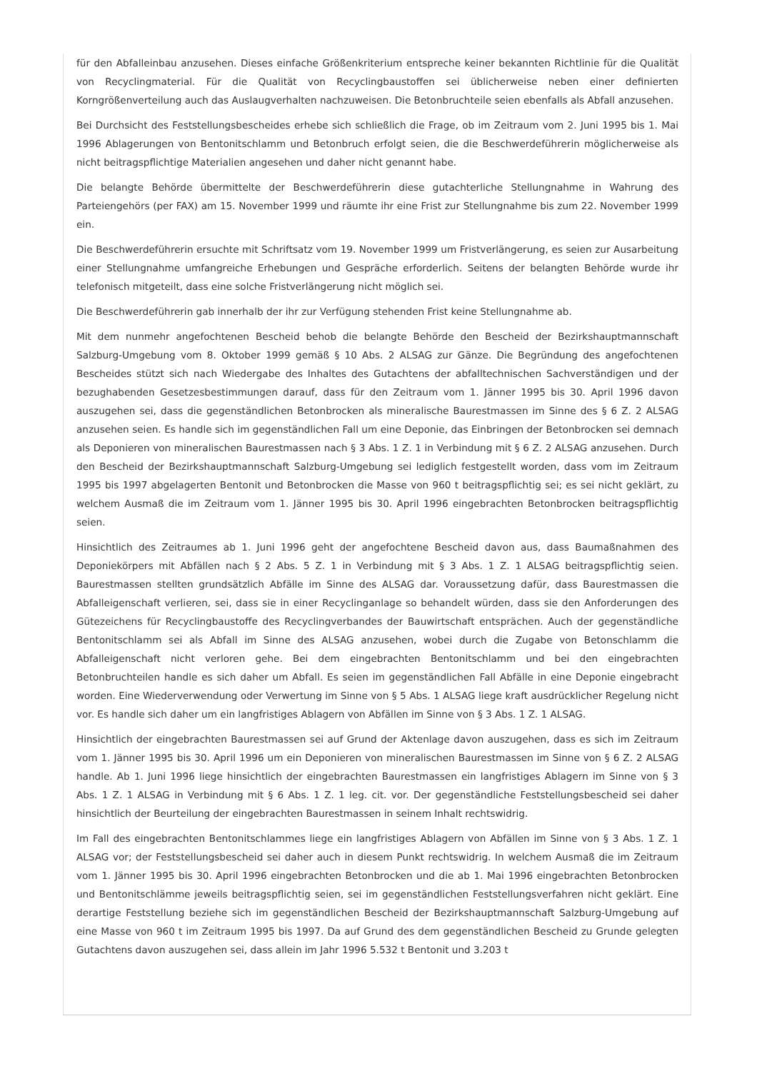für den Abfalleinbau anzusehen. Dieses einfache Größenkriterium entspreche keiner bekannten Richtlinie für die Qualität von Recyclingmaterial. Für die Qualität von Recyclingbaustoffen sei üblicherweise neben einer definierten Korngrößenverteilung auch das Auslaugverhalten nachzuweisen. Die Betonbruchteile seien ebenfalls als Abfall anzusehen.
Bei Durchsicht des Feststellungsbescheides erhebe sich schließlich die Frage, ob im Zeitraum vom 2. Juni 1995 bis 1. Mai 1996 Ablagerungen von Bentonitschlamm und Betonbruch erfolgt seien, die die Beschwerdeführerin möglicherweise als nicht beitragspflichtige Materialien angesehen und daher nicht genannt habe.
Die belangte Behörde übermittelte der Beschwerdeführerin diese gutachterliche Stellungnahme in Wahrung des Parteiengehörs (per FAX) am 15. November 1999 und räumte ihr eine Frist zur Stellungnahme bis zum 22. November 1999 ein.
Die Beschwerdeführerin ersuchte mit Schriftsatz vom 19. November 1999 um Fristverlängerung, es seien zur Ausarbeitung einer Stellungnahme umfangreiche Erhebungen und Gespräche erforderlich. Seitens der belangten Behörde wurde ihr telefonisch mitgeteilt, dass eine solche Fristverlängerung nicht möglich sei.
Die Beschwerdeführerin gab innerhalb der ihr zur Verfügung stehenden Frist keine Stellungnahme ab.
Mit dem nunmehr angefochtenen Bescheid behob die belangte Behörde den Bescheid der Bezirkshauptmannschaft Salzburg-Umgebung vom 8. Oktober 1999 gemäß § 10 Abs. 2 ALSAG zur Gänze. Die Begründung des angefochtenen Bescheides stützt sich nach Wiedergabe des Inhaltes des Gutachtens der abfalltechnischen Sachverständigen und der bezughabenden Gesetzesbestimmungen darauf, dass für den Zeitraum vom 1. Jänner 1995 bis 30. April 1996 davon auszugehen sei, dass die gegenständlichen Betonbrocken als mineralische Baurestmassen im Sinne des § 6 Z. 2 ALSAG anzusehen seien. Es handle sich im gegenständlichen Fall um eine Deponie, das Einbringen der Betonbrocken sei demnach als Deponieren von mineralischen Baurestmassen nach § 3 Abs. 1 Z. 1 in Verbindung mit § 6 Z. 2 ALSAG anzusehen. Durch den Bescheid der Bezirkshauptmannschaft Salzburg-Umgebung sei lediglich festgestellt worden, dass vom im Zeitraum 1995 bis 1997 abgelagerten Bentonit und Betonbrocken die Masse von 960 t beitragspflichtig sei; es sei nicht geklärt, zu welchem Ausmaß die im Zeitraum vom 1. Jänner 1995 bis 30. April 1996 eingebrachten Betonbrocken beitragspflichtig seien.
Hinsichtlich des Zeitraumes ab 1. Juni 1996 geht der angefochtene Bescheid davon aus, dass Baumaßnahmen des Deponiekörpers mit Abfällen nach § 2 Abs. 5 Z. 1 in Verbindung mit § 3 Abs. 1 Z. 1 ALSAG beitragspflichtig seien. Baurestmassen stellten grundsätzlich Abfälle im Sinne des ALSAG dar. Voraussetzung dafür, dass Baurestmassen die Abfalleigenschaft verlieren, sei, dass sie in einer Recyclinganlage so behandelt würden, dass sie den Anforderungen des Gütezeichens für Recyclingbaustoffe des Recyclingverbandes der Bauwirtschaft entsprächen. Auch der gegenständliche Bentonitschlamm sei als Abfall im Sinne des ALSAG anzusehen, wobei durch die Zugabe von Betonschlamm die Abfalleigenschaft nicht verloren gehe. Bei dem eingebrachten Bentonitschlamm und bei den eingebrachten Betonbruchteilen handle es sich daher um Abfall. Es seien im gegenständlichen Fall Abfälle in eine Deponie eingebracht worden. Eine Wiederverwendung oder Verwertung im Sinne von § 5 Abs. 1 ALSAG liege kraft ausdrücklicher Regelung nicht vor. Es handle sich daher um ein langfristiges Ablagern von Abfällen im Sinne von § 3 Abs. 1 Z. 1 ALSAG.
Hinsichtlich der eingebrachten Baurestmassen sei auf Grund der Aktenlage davon auszugehen, dass es sich im Zeitraum vom 1. Jänner 1995 bis 30. April 1996 um ein Deponieren von mineralischen Baurestmassen im Sinne von § 6 Z. 2 ALSAG handle. Ab 1. Juni 1996 liege hinsichtlich der eingebrachten Baurestmassen ein langfristiges Ablagern im Sinne von § 3 Abs. 1 Z. 1 ALSAG in Verbindung mit § 6 Abs. 1 Z. 1 leg. cit. vor. Der gegenständliche Feststellungsbescheid sei daher hinsichtlich der Beurteilung der eingebrachten Baurestmassen in seinem Inhalt rechtswidrig.
Im Fall des eingebrachten Bentonitschlammes liege ein langfristiges Ablagern von Abfällen im Sinne von § 3 Abs. 1 Z. 1 ALSAG vor; der Feststellungsbescheid sei daher auch in diesem Punkt rechtswidrig. In welchem Ausmaß die im Zeitraum vom 1. Jänner 1995 bis 30. April 1996 eingebrachten Betonbrocken und die ab 1. Mai 1996 eingebrachten Betonbrocken und Bentonitschlämme jeweils beitragspflichtig seien, sei im gegenständlichen Feststellungsverfahren nicht geklärt. Eine derartige Feststellung beziehe sich im gegenständlichen Bescheid der Bezirkshauptmannschaft Salzburg-Umgebung auf eine Masse von 960 t im Zeitraum 1995 bis 1997. Da auf Grund des dem gegenständlichen Bescheid zu Grunde gelegten Gutachtens davon auszugehen sei, dass allein im Jahr 1996 5.532 t Bentonit und 3.203 t